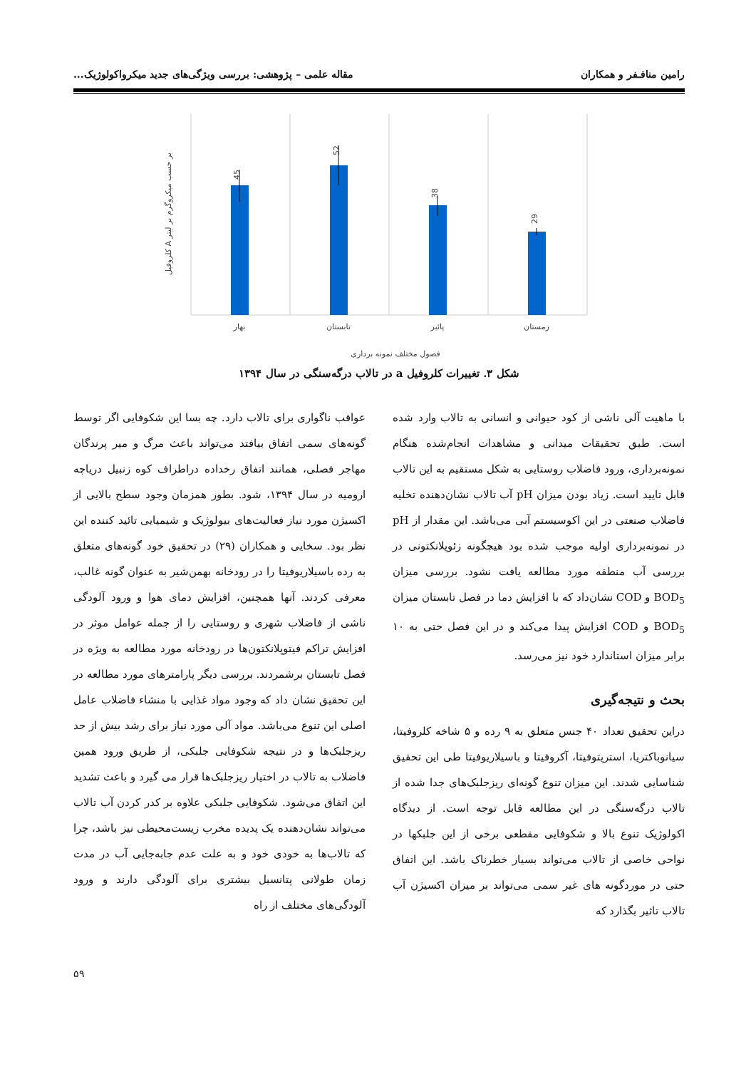رامین منافـفر و همکاران مقاله علمی – پژوهشی: بررسی ویژگی‌های جدید میکرواکولوژیک...
45
52
38
29
بهار
تابستان
پائیز
زمستان
فصول مختلف نمونه برداری
کلروفیل A بر حسب میکروگرم بر لیتر
شکل ۳. تغییرات کلروفیل a در تالاب درگه‌سنگی در سال ۱۳۹۴
با ماهیت آلی ناشی از کود حیوانی و انسانی به تالاب وارد شده است. طبق تحقیقات میدانی و مشاهدات انجام‌شده هنگام نمونه‌برداری، ورود فاضلاب روستایی به شکل مستقیم به این تالاب قابل تایید است. زیاد بودن میزان pH آب تالاب نشان‌دهنده تخلیه فاضلاب صنعتی در این اکوسیستم آبی می‌باشد. این مقدار از pH در نمونه‌برداری اولیه موجب شده بود هیچگونه زئوپلانکتونی در بررسی آب منطقه مورد مطالعه یافت نشود. بررسی میزان BOD<sub>5</sub> و COD نشان‌داد که با افزایش دما در فصل تابستان میزان BOD<sub>5</sub> و COD افزایش پیدا می‌کند و در این فصل حتی به ۱۰ برابر میزان استاندارد خود نیز می‌رسد.
بحث و نتیجه‌گیری
دراین تحقیق تعداد ۴۰ جنس متعلق به ۹ رده و ۵ شاخه کلروفیتا، سیانوباکتریا، استرپتوفیتا، آکروفیتا و باسیلاریوفیتا طی این تحقیق شناسایی شدند. این میزان تنوع گونه‌ای ریزجلبک‌های جدا شده از تالاب درگه‌سنگی در این مطالعه قابل توجه است. از دیدگاه اکولوژیک تنوع بالا و شکوفایی مقطعی برخی از این جلبکها در نواحی خاصی از تالاب می‌تواند بسیار خطرناک باشد. این اتفاق حتی در موردگونه های غیر سمی می‌تواند بر میزان اکسیژن آب تالاب تاثیر بگذارد که
عواقب ناگواری برای تالاب دارد. چه بسا این شکوفایی اگر توسط گونه‌های سمی اتفاق بیافتد می‌تواند باعث مرگ و میر پرندگان مهاجر فصلی، همانند اتفاق رخداده دراطراف کوه زنبیل دریاچه ارومیه در سال ۱۳۹۴، شود. بطور همزمان وجود سطح بالایی از اکسیژن مورد نیاز فعالیت‌های بیولوژیک و شیمیایی تائید کننده این نظر بود. سخایی و همکاران (۲۹) در تحقیق خود گونه‌های متعلق به رده باسیلاریوفیتا را در رودخانه بهمن‌شیر به عنوان گونه غالب، معرفی کردند. آنها همچنین، افزایش دمای هوا و ورود آلودگی ناشی از فاضلاب شهری و روستایی را از جمله عوامل موثر در افزایش تراکم فیتوپلانکتون‌ها در رودخانه مورد مطالعه به ویژه در فصل تابستان برشمردند. بررسی دیگر پارامترهای مورد مطالعه در این تحقیق نشان داد که وجود مواد غذایی با منشاء فاضلاب عامل اصلی این تنوع می‌باشد. مواد آلی مورد نیاز برای رشد بیش از حد ریزجلبک‌ها و در نتیجه شکوفایی جلبکی، از طریق ورود همین فاضلاب به تالاب در اختیار ریزجلبک‌ها قرار می گیرد و باعث تشدید این اتفاق می‌شود. شکوفایی جلبکی علاوه بر کدر کردن آب تالاب می‌تواند نشان‌دهنده یک پدیده مخرب زیست‌محیطی نیز باشد، چرا که تالاب‌ها به خودی خود و به علت عدم جابه‌جایی آب در مدت زمان طولانی پتانسیل بیشتری برای آلودگی دارند و ورود آلودگی‌های مختلف از راه
۵۹